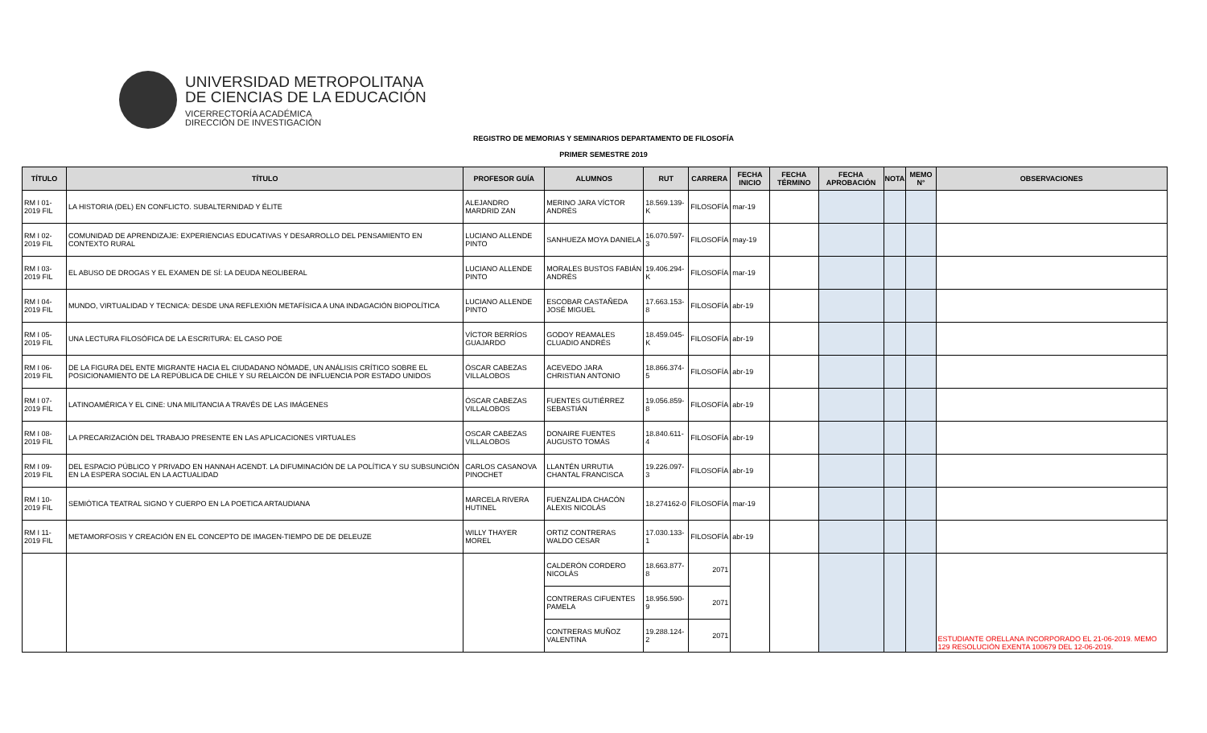UNIVERSIDAD METROPOLITANA
DE CIENCIAS DE LA EDUCACIÓN
VICERRECTORÍA ACADÉMICA
DIRECCIÓN DE INVESTIGACIÓN
REGISTRO DE MEMORIAS Y SEMINARIOS DEPARTAMENTO DE FILOSOFÍA
PRIMER SEMESTRE 2019
| TÍTULO | TÍTULO | PROFESOR GUÍA | ALUMNOS | RUT | CARRERA | FECHA INICIO | FECHA TÉRMINO | FECHA APROBACIÓN | NOTA | MEMO N° | OBSERVACIONES |
| --- | --- | --- | --- | --- | --- | --- | --- | --- | --- | --- | --- |
| RM I 01-2019 FIL | LA HISTORIA (DEL) EN CONFLICTO. SUBALTERNIDAD Y ÉLITE | ALEJANDRO MARDRID ZAN | MERINO JARA VÍCTOR ANDRÉS | 18.569.139-K | FILOSOFÍA | mar-19 | | | | | |
| RM I 02-2019 FIL | COMUNIDAD DE APRENDIZAJE: EXPERIENCIAS EDUCATIVAS Y DESARROLLO DEL PENSAMIENTO EN CONTEXTO RURAL | LUCIANO ALLENDE PINTO | SANHUEZA MOYA DANIELA | 16.070.597-3 | FILOSOFÍA | may-19 | | | | | |
| RM I 03-2019 FIL | EL ABUSO DE DROGAS Y EL EXAMEN DE SÍ: LA DEUDA NEOLIBERAL | LUCIANO ALLENDE PINTO | MORALES BUSTOS FABIÁN ANDRÉS | 19.406.294-K | FILOSOFÍA | mar-19 | | | | | |
| RM I 04-2019 FIL | MUNDO, VIRTUALIDAD Y TECNICA: DESDE UNA REFLEXIÓN METAFÍSICA A UNA INDAGACIÓN BIOPOLÍTICA | LUCIANO ALLENDE PINTO | ESCOBAR CASTAÑEDA JOSÉ MIGUEL | 17.663.153-8 | FILOSOFÍA | abr-19 | | | | | |
| RM I 05-2019 FIL | UNA LECTURA FILOSÓFICA DE LA ESCRITURA: EL CASO POE | VÍCTOR BERRÍOS GUAJARDO | GODOY REAMALES CLUADIO ANDRÉS | 18.459.045-K | FILOSOFÍA | abr-19 | | | | | |
| RM I 06-2019 FIL | DE LA FIGURA DEL ENTE MIGRANTE HACIA EL CIUDADANO NÓMADE, UN ANÁLISIS CRÍTICO SOBRE EL POSICIONAMIENTO DE LA REPÚBLICA DE CHILE Y SU RELAICÓN DE INFLUENCIA POR ESTADO UNIDOS | ÓSCAR CABEZAS VILLALOBOS | ACEVEDO JARA CHRISTIAN ANTONIO | 18.866.374-5 | FILOSOFÍA | abr-19 | | | | | |
| RM I 07-2019 FIL | LATINOAMÉRICA Y EL CINE: UNA MILITANCIA A TRAVÉS DE LAS IMÁGENES | ÓSCAR CABEZAS VILLALOBOS | FUENTES GUTIÉRREZ SEBASTIÁN | 19.056.859-8 | FILOSOFÍA | abr-19 | | | | | |
| RM I 08-2019 FIL | LA PRECARIZACIÓN DEL TRABAJO PRESENTE EN LAS APLICACIONES VIRTUALES | OSCAR CABEZAS VILLALOBOS | DONAIRE FUENTES AUGUSTO TOMÁS | 18.840.611-4 | FILOSOFÍA | abr-19 | | | | | |
| RM I 09-2019 FIL | DEL ESPACIO PÚBLICO Y PRIVADO EN HANNAH ACENDT. LA DIFUMINACIÓN DE LA POLÍTICA Y SU SUBSUNCIÓN EN LA ESPERA SOCIAL EN LA ACTUALIDAD | CARLOS CASANOVA PINOCHET | LLANTÉN URRUTIA CHANTAL FRANCISCA | 19.226.097-3 | FILOSOFÍA | abr-19 | | | | | |
| RM I 10-2019 FIL | SEMIÓTICA TEATRAL SIGNO Y CUERPO EN LA POETICA ARTAUDIANA | MARCELA RIVERA HUTINEL | FUENZALIDA CHACÓN ALEXIS NICOLÁS | 18.274162-0 | FILOSOFÍA | mar-19 | | | | | |
| RM I 11-2019 FIL | METAMORFOSIS Y CREACIÓN EN EL CONCEPTO DE IMAGEN-TIEMPO DE DE DELEUZE | WILLY THAYER MOREL | ORTIZ CONTRERAS WALDO CESAR | 17.030.133-1 | FILOSOFÍA | abr-19 | | | | | |
| | | | CALDERÓN CORDERO NICOLÁS | 18.663.877-8 | 2071 | | | | | | ESTUDIANTE ORELLANA INCORPORADO EL 21-06-2019. MEMO 129 RESOLUCIÓN EXENTA 100679 DEL 12-06-2019. |
| | | | CONTRERAS CIFUENTES PAMELA | 18.956.590-9 | 2071 | | | | | | |
| | | | CONTRERAS MUÑOZ VALENTINA | 19.288.124-2 | 2071 | | | | | | |